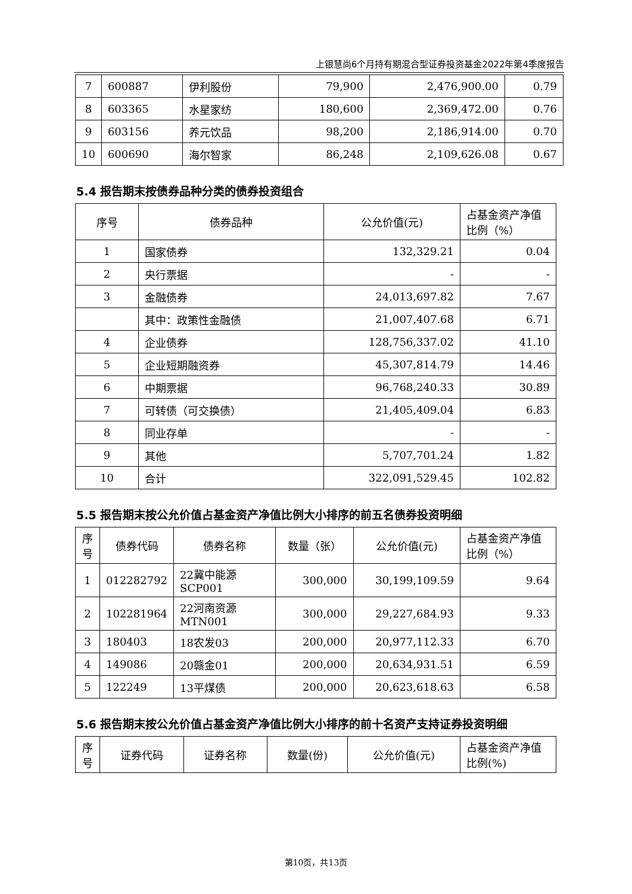上银慧尚6个月持有期混合型证券投资基金2022年第4季度报告
| 7 | 600887 | 伊利股份 | 79,900 | 2,476,900.00 | 0.79 |
| 8 | 603365 | 水星家纺 | 180,600 | 2,369,472.00 | 0.76 |
| 9 | 603156 | 养元饮品 | 98,200 | 2,186,914.00 | 0.70 |
| 10 | 600690 | 海尔智家 | 86,248 | 2,109,626.08 | 0.67 |
5.4 报告期末按债券品种分类的债券投资组合
| 序号 | 债券品种 | 公允价值(元) | 占基金资产净值比例（%） |
| --- | --- | --- | --- |
| 1 | 国家债券 | 132,329.21 | 0.04 |
| 2 | 央行票据 | - | - |
| 3 | 金融债券 | 24,013,697.82 | 7.67 |
| | 其中：政策性金融债 | 21,007,407.68 | 6.71 |
| 4 | 企业债券 | 128,756,337.02 | 41.10 |
| 5 | 企业短期融资券 | 45,307,814.79 | 14.46 |
| 6 | 中期票据 | 96,768,240.33 | 30.89 |
| 7 | 可转债（可交换债） | 21,405,409.04 | 6.83 |
| 8 | 同业存单 | - | - |
| 9 | 其他 | 5,707,701.24 | 1.82 |
| 10 | 合计 | 322,091,529.45 | 102.82 |
5.5 报告期末按公允价值占基金资产净值比例大小排序的前五名债券投资明细
| 序号 | 债券代码 | 债券名称 | 数量（张） | 公允价值(元) | 占基金资产净值比例（%） |
| --- | --- | --- | --- | --- | --- |
| 1 | 012282792 | 22冀中能源SCP001 | 300,000 | 30,199,109.59 | 9.64 |
| 2 | 102281964 | 22河南资源MTN001 | 300,000 | 29,227,684.93 | 9.33 |
| 3 | 180403 | 18农发03 | 200,000 | 20,977,112.33 | 6.70 |
| 4 | 149086 | 20赣金01 | 200,000 | 20,634,931.51 | 6.59 |
| 5 | 122249 | 13平煤债 | 200,000 | 20,623,618.63 | 6.58 |
5.6 报告期末按公允价值占基金资产净值比例大小排序的前十名资产支持证券投资明细
| 序号 | 证券代码 | 证券名称 | 数量(份) | 公允价值(元) | 占基金资产净值比例(%) |
| --- | --- | --- | --- | --- | --- |
第10页，共13页